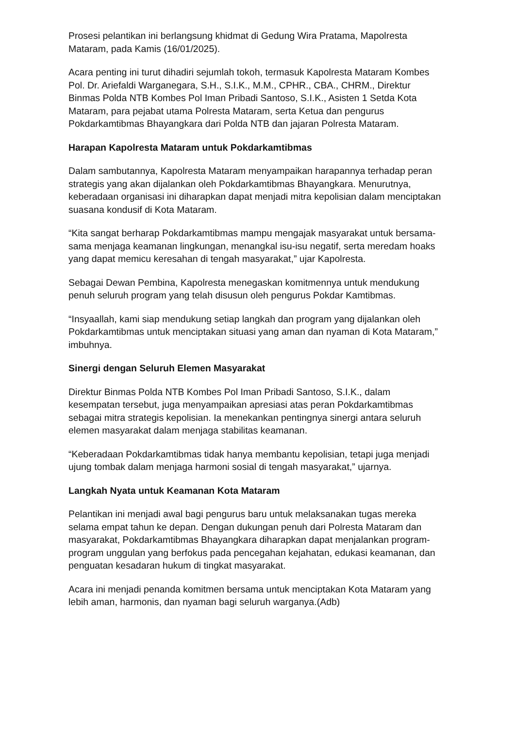Prosesi pelantikan ini berlangsung khidmat di Gedung Wira Pratama, Mapolresta Mataram, pada Kamis (16/01/2025).
Acara penting ini turut dihadiri sejumlah tokoh, termasuk Kapolresta Mataram Kombes Pol. Dr. Ariefaldi Warganegara, S.H., S.I.K., M.M., CPHR., CBA., CHRM., Direktur Binmas Polda NTB Kombes Pol Iman Pribadi Santoso, S.I.K., Asisten 1 Setda Kota Mataram, para pejabat utama Polresta Mataram, serta Ketua dan pengurus Pokdarkamtibmas Bhayangkara dari Polda NTB dan jajaran Polresta Mataram.
Harapan Kapolresta Mataram untuk Pokdarkamtibmas
Dalam sambutannya, Kapolresta Mataram menyampaikan harapannya terhadap peran strategis yang akan dijalankan oleh Pokdarkamtibmas Bhayangkara. Menurutnya, keberadaan organisasi ini diharapkan dapat menjadi mitra kepolisian dalam menciptakan suasana kondusif di Kota Mataram.
“Kita sangat berharap Pokdarkamtibmas mampu mengajak masyarakat untuk bersama-sama menjaga keamanan lingkungan, menangkal isu-isu negatif, serta meredam hoaks yang dapat memicu keresahan di tengah masyarakat,” ujar Kapolresta.
Sebagai Dewan Pembina, Kapolresta menegaskan komitmennya untuk mendukung penuh seluruh program yang telah disusun oleh pengurus Pokdar Kamtibmas.
“Insyaallah, kami siap mendukung setiap langkah dan program yang dijalankan oleh Pokdarkamtibmas untuk menciptakan situasi yang aman dan nyaman di Kota Mataram,” imbuhnya.
Sinergi dengan Seluruh Elemen Masyarakat
Direktur Binmas Polda NTB Kombes Pol Iman Pribadi Santoso, S.I.K., dalam kesempatan tersebut, juga menyampaikan apresiasi atas peran Pokdarkamtibmas sebagai mitra strategis kepolisian. Ia menekankan pentingnya sinergi antara seluruh elemen masyarakat dalam menjaga stabilitas keamanan.
“Keberadaan Pokdarkamtibmas tidak hanya membantu kepolisian, tetapi juga menjadi ujung tombak dalam menjaga harmoni sosial di tengah masyarakat,” ujarnya.
Langkah Nyata untuk Keamanan Kota Mataram
Pelantikan ini menjadi awal bagi pengurus baru untuk melaksanakan tugas mereka selama empat tahun ke depan. Dengan dukungan penuh dari Polresta Mataram dan masyarakat, Pokdarkamtibmas Bhayangkara diharapkan dapat menjalankan program-program unggulan yang berfokus pada pencegahan kejahatan, edukasi keamanan, dan penguatan kesadaran hukum di tingkat masyarakat.
Acara ini menjadi penanda komitmen bersama untuk menciptakan Kota Mataram yang lebih aman, harmonis, dan nyaman bagi seluruh warganya.(Adb)